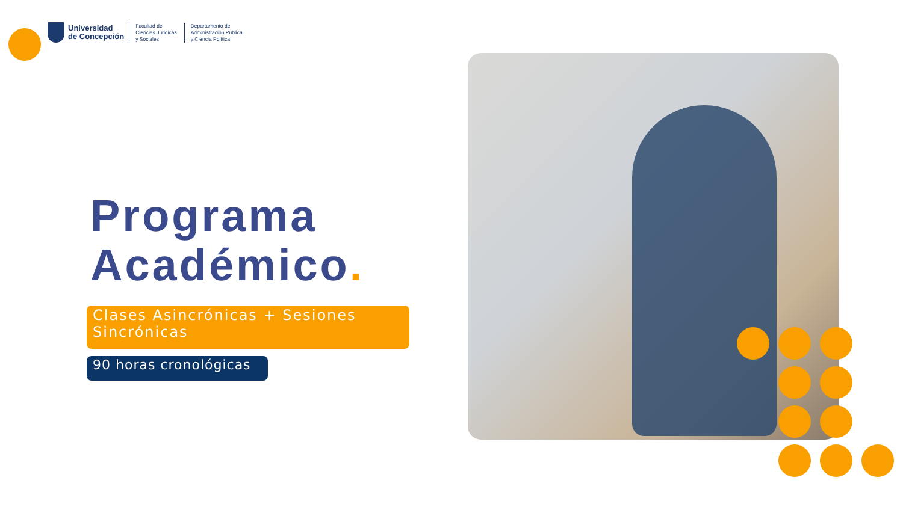Universidad
de Concepción
Facultad de
Ciencias Juridicas
y Sociales
Departamento de
Administración Pública
y Ciencia Política
Programa
Académico.
Clases Asincrónicas + Sesiones Sincrónicas
90 horas cronológicas